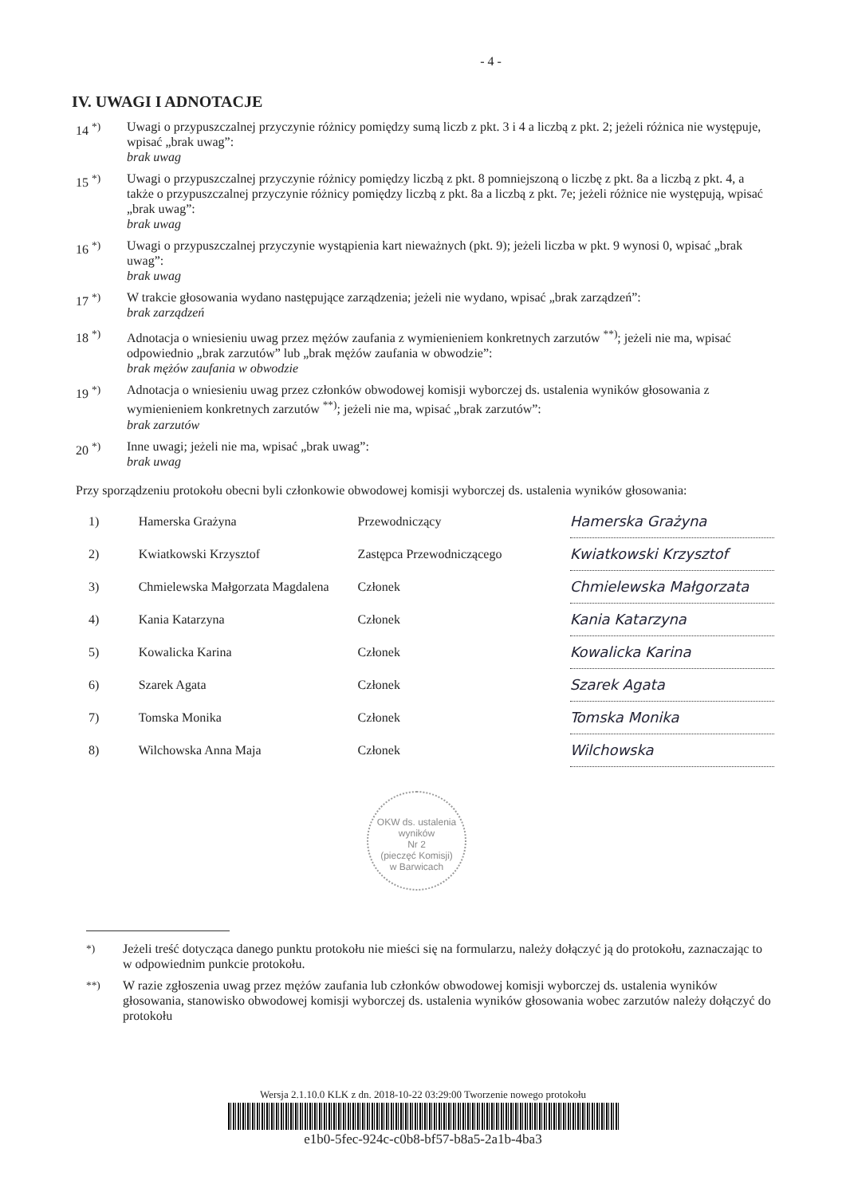- 4 -
IV. UWAGI I ADNOTACJE
14 <sup>*)</sup> Uwagi o przypuszczalnej przyczynie różnicy pomiędzy sumą liczb z pkt. 3 i 4 a liczbą z pkt. 2; jeżeli różnica nie występuje, wpisać „brak uwag”:
brak uwag
15 <sup>*)</sup> Uwagi o przypuszczalnej przyczynie różnicy pomiędzy liczbą z pkt. 8 pomniejszoną o liczbę z pkt. 8a a liczbą z pkt. 4, a także o przypuszczalnej przyczynie różnicy pomiędzy liczbą z pkt. 8a a liczbą z pkt. 7e; jeżeli różnice nie występują, wpisać „brak uwag”:
brak uwag
16 <sup>*)</sup> Uwagi o przypuszczalnej przyczynie wystąpienia kart nieważnych (pkt. 9); jeżeli liczba w pkt. 9 wynosi 0, wpisać „brak uwag”:
brak uwag
17 <sup>*)</sup> W trakcie głosowania wydano następujące zarządzenia; jeżeli nie wydano, wpisać „brak zarządzeń”:
brak zarządzeń
18 <sup>*)</sup> Adnotacja o wniesieniu uwag przez mężów zaufania z wymienieniem konkretnych zarzutów <sup>**)</sup>; jeżeli nie ma, wpisać odpowiednio „brak zarzutów” lub „brak mężów zaufania w obwodzie”:
brak mężów zaufania w obwodzie
19 <sup>*)</sup> Adnotacja o wniesieniu uwag przez członków obwodowej komisji wyborczej ds. ustalenia wyników głosowania z wymienieniem konkretnych zarzutów <sup>**)</sup>; jeżeli nie ma, wpisać „brak zarzutów”:
brak zarzutów
20 <sup>*)</sup> Inne uwagi; jeżeli nie ma, wpisać „brak uwag”:
brak uwag
Przy sporządzeniu protokołu obecni byli członkowie obwodowej komisji wyborczej ds. ustalenia wyników głosowania:
| 1) | Hamerska Grażyna | Przewodniczący | Hamerska Grażyna |
| 2) | Kwiatkowski Krzysztof | Zastępca Przewodniczącego | Kwiatkowski Krzysztof |
| 3) | Chmielewska Małgorzata Magdalena | Członek | Chmielewska Małgorzata |
| 4) | Kania Katarzyna | Członek | Kania Katarzyna |
| 5) | Kowalicka Karina | Członek | Kowalicka Karina |
| 6) | Szarek Agata | Członek | Szarek Agata |
| 7) | Tomska Monika | Członek | Tomska Monika |
| 8) | Wilchowska Anna Maja | Członek | Wilchowska |
OKW ds. ustalenia wyników
Nr 2
(pieczęć Komisji)
w Barwicach
<sup>*)</sup> Jeżeli treść dotycząca danego punktu protokołu nie mieści się na formularzu, należy dołączyć ją do protokołu, zaznaczając to w odpowiednim punkcie protokołu.
<sup>**)</sup> W razie zgłoszenia uwag przez mężów zaufania lub członków obwodowej komisji wyborczej ds. ustalenia wyników głosowania, stanowisko obwodowej komisji wyborczej ds. ustalenia wyników głosowania wobec zarzutów należy dołączyć do protokołu
Wersja 2.1.10.0 KLK z dn. 2018-10-22 03:29:00 Tworzenie nowego protokołu
e1b0-5fec-924c-c0b8-bf57-b8a5-2a1b-4ba3